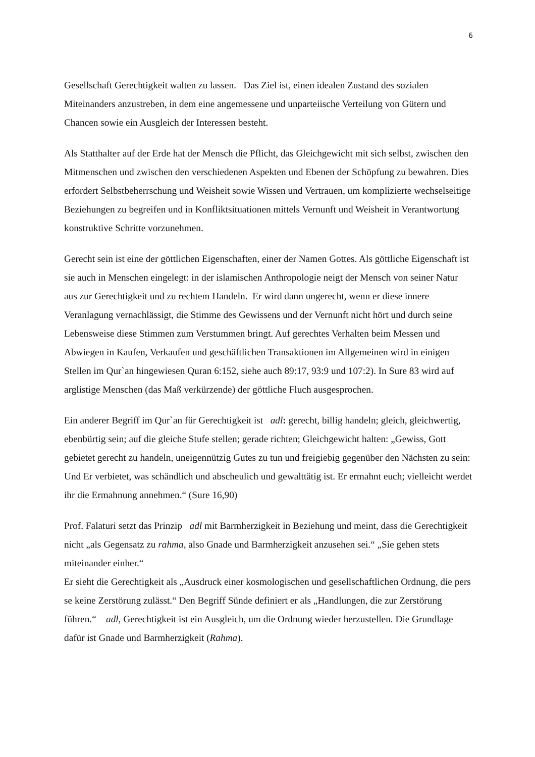6
Gesellschaft Gerechtigkeit walten zu lassen. Das Ziel ist, einen idealen Zustand des sozialen Miteinanders anzustreben, in dem eine angemessene und unparteiische Verteilung von Gütern und Chancen sowie ein Ausgleich der Interessen besteht.
Als Statthalter auf der Erde hat der Mensch die Pflicht, das Gleichgewicht mit sich selbst, zwischen den Mitmenschen und zwischen den verschiedenen Aspekten und Ebenen der Schöpfung zu bewahren. Dies erfordert Selbstbeherrschung und Weisheit sowie Wissen und Vertrauen, um komplizierte wechselseitige Beziehungen zu begreifen und in Konfliktsituationen mittels Vernunft und Weisheit in Verantwortung konstruktive Schritte vorzunehmen.
Gerecht sein ist eine der göttlichen Eigenschaften, einer der Namen Gottes. Als göttliche Eigenschaft ist sie auch in Menschen eingelegt: in der islamischen Anthropologie neigt der Mensch von seiner Natur aus zur Gerechtigkeit und zu rechtem Handeln. Er wird dann ungerecht, wenn er diese innere Veranlagung vernachlässigt, die Stimme des Gewissens und der Vernunft nicht hört und durch seine Lebensweise diese Stimmen zum Verstummen bringt. Auf gerechtes Verhalten beim Messen und Abwiegen in Kaufen, Verkaufen und geschäftlichen Transaktionen im Allgemeinen wird in einigen Stellen im Qur`an hingewiesen Quran 6:152, siehe auch 89:17, 93:9 und 107:2). In Sure 83 wird auf arglistige Menschen (das Maß verkürzende) der göttliche Fluch ausgesprochen.
Ein anderer Begriff im Qur`an für Gerechtigkeit ist adl: gerecht, billig handeln; gleich, gleichwertig, ebenbürtig sein; auf die gleiche Stufe stellen; gerade richten; Gleichgewicht halten: „Gewiss, Gott gebietet gerecht zu handeln, uneigennützig Gutes zu tun und freigiebig gegenüber den Nächsten zu sein: Und Er verbietet, was schändlich und abscheulich und gewalttätig ist. Er ermahnt euch; vielleicht werdet ihr die Ermahnung annehmen.“ (Sure 16,90)
Prof. Falaturi setzt das Prinzip adl mit Barmherzigkeit in Beziehung und meint, dass die Gerechtigkeit nicht „als Gegensatz zu rahma, also Gnade und Barmherzigkeit anzusehen sei.“ „Sie gehen stets miteinander einher.“
Er sieht die Gerechtigkeit als „Ausdruck einer kosmologischen und gesellschaftlichen Ordnung, die pers se keine Zerstörung zulässt.“ Den Begriff Sünde definiert er als „Handlungen, die zur Zerstörung führen.“ adl, Gerechtigkeit ist ein Ausgleich, um die Ordnung wieder herzustellen. Die Grundlage dafür ist Gnade und Barmherzigkeit (Rahma).